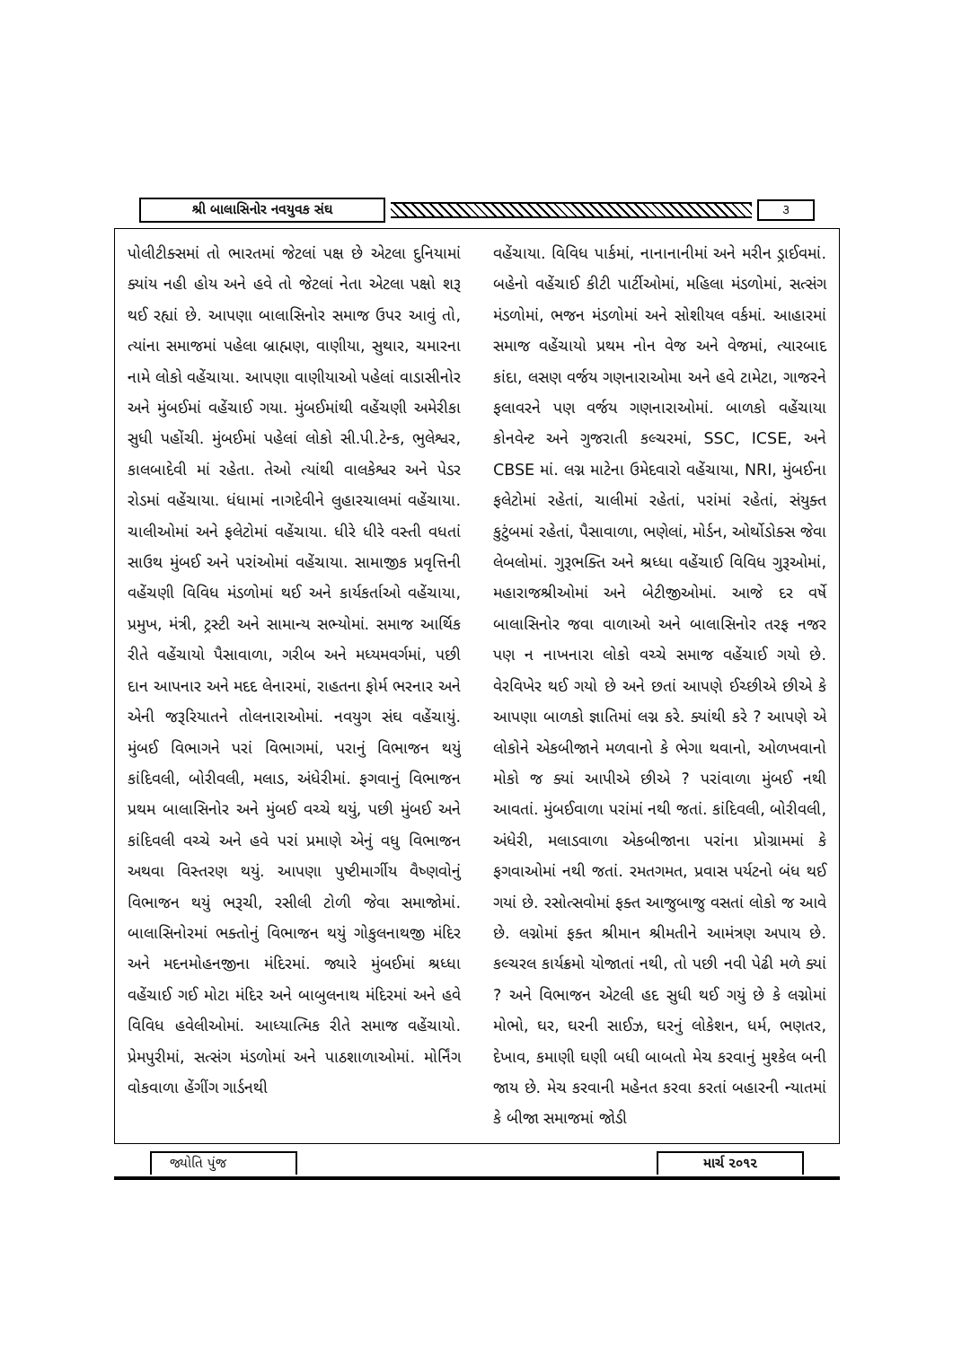શ્રી બાલાસિનોર નવયુવક સંઘ ૩
પોલીટીક્સમાં તો ભારતમાં જેટલાં પક્ષ છે એટલા દુનિયામાં ક્યાંય નહી હોય અને હવે તો જેટલાં નેતા એટલા પક્ષો શરૂ થઈ રહ્યાં છે. આપણા બાલાસિનોર સમાજ ઉપર આવું તો, ત્યાંના સમાજમાં પહેલા બ્રાહ્મણ, વાણીયા, સુથાર, ચમારના નામે લોકો વહેંચાયા. આપણા વાણીયાઓ પહેલાં વાડાસીનોર અને મુંબઈમાં વહેંચાઈ ગયા. મુંબઈમાંથી વહેંચણી અમેરીકા સુધી પહોંચી. મુંબઈમાં પહેલાં લોકો સી.પી.ટેન્ક, ભુલેશ્વર, કાલબાદેવી માં રહેતા. તેઓ ત્યાંથી વાલકેશ્વર અને પેડર રોડમાં વહેંચાયા. ધંધામાં નાગદેવીને લુહારચાલમાં વહેંચાયા. ચાલીઓમાં અને ફલેટોમાં વહેંચાયા. ધીરે ધીરે વસ્તી વધતાં સાઉથ મુંબઈ અને પરાંઓમાં વહેંચાયા. સામાજીક પ્રવૃત્તિની વહેંચણી વિવિધ મંડળોમાં થઈ અને કાર્યકર્તાઓ વહેંચાયા, પ્રમુખ, મંત્રી, ટ્રસ્ટી અને સામાન્ય સભ્યોમાં. સમાજ આર્થિક રીતે વહેંચાયો પૈસાવાળા, ગરીબ અને મધ્યમવર્ગમાં, પછી દાન આપનાર અને મદદ લેનારમાં, રાહતના ફોર્મ ભરનાર અને એની જરૂરિયાતને તોલનારાઓમાં. નવયુગ સંઘ વહેંચાયું. મુંબઈ વિભાગને પરાં વિભાગમાં, પરાનું વિભાજન થયું કાંદિવલી, બોરીવલી, મલાડ, અંધેરીમાં. ફગવાનું વિભાજન પ્રથમ બાલાસિનોર અને મુંબઈ વચ્ચે થયું, પછી મુંબઈ અને કાંદિવલી વચ્ચે અને હવે પરાં પ્રમાણે એનું વધુ વિભાજન અથવા વિસ્તરણ થયું. આપણા પુષ્ટીમાર્ગીય વૈષ્ણવોનું વિભાજન થયું ભરૂચી, રસીલી ટોળી જેવા સમાજોમાં. બાલાસિનોરમાં ભક્તોનું વિભાજન થયું ગોકુલનાથજી મંદિર અને મદનમોહનજીના મંદિરમાં. જ્યારે મુંબઈમાં શ્રધ્ધા વહેંચાઈ ગઈ મોટા મંદિર અને બાબુલનાથ મંદિરમાં અને હવે વિવિધ હવેલીઓમાં. આધ્યાત્મિક રીતે સમાજ વહેંચાયો. પ્રેમપુરીમાં, સત્સંગ મંડળોમાં અને પાઠશાળાઓમાં. મોર્નિંગ વોકવાળા હેંગીંગ ગાર્ડનથી
વહેંચાયા. વિવિધ પાર્કમાં, નાનાનાનીમાં અને મરીન ડ્રાઈવમાં. બહેનો વહેંચાઈ કીટી પાર્ટીઓમાં, મહિલા મંડળોમાં, સત્સંગ મંડળોમાં, ભજન મંડળોમાં અને સોશીયલ વર્કમાં. આહારમાં સમાજ વહેંચાયો પ્રથમ નોન વેજ અને વેજમાં, ત્યારબાદ કાંદા, લસણ વર્જય ગણનારાઓમા અને હવે ટામેટા, ગાજરને ફલાવરને પણ વર્જય ગણનારાઓમાં. બાળકો વહેંચાયા કોનવેન્ટ અને ગુજરાતી કલ્ચરમાં, SSC, ICSE, અને CBSE માં. લગ્ન માટેના ઉમેદવારો વહેંચાયા, NRI, મુંબઈના ફલેટોમાં રહેતાં, ચાલીમાં રહેતાં, પરાંમાં રહેતાં, સંયુક્ત કુટુંબમાં રહેતાં, પૈસાવાળા, ભણેલાં, મોર્ડન, ઓર્થોડોક્સ જેવા લેબલોમાં. ગુરૂભક્તિ અને શ્રધ્ધા વહેંચાઈ વિવિધ ગુરૂઓમાં, મહારાજશ્રીઓમાં અને બેટીજીઓમાં. આજે દર વર્ષે બાલાસિનોર જવા વાળાઓ અને બાલાસિનોર તરફ નજર પણ ન નાખનારા લોકો વચ્ચે સમાજ વહેંચાઈ ગયો છે. વેરવિખેર થઈ ગયો છે અને છતાં આપણે ઈચ્છીએ છીએ કે આપણા બાળકો જ્ઞાતિમાં લગ્ન કરે. ક્યાંથી કરે ? આપણે એ લોકોને એકબીજાને મળવાનો કે ભેગા થવાનો, ઓળખવાનો મોકો જ ક્યાં આપીએ છીએ ? પરાંવાળા મુંબઈ નથી આવતાં. મુંબઈવાળા પરાંમાં નથી જતાં. કાંદિવલી, બોરીવલી, અંધેરી, મલાડવાળા એકબીજાના પરાંના પ્રોગ્રામમાં કે ફગવાઓમાં નથી જતાં. રમતગમત, પ્રવાસ પર્યટનો બંધ થઈ ગયાં છે. રસોત્સવોમાં ફક્ત આજુબાજુ વસતાં લોકો જ આવે છે. લગ્નોમાં ફક્ત શ્રીમાન શ્રીમતીને આમંત્રણ અપાય છે. કલ્ચરલ કાર્યક્રમો યોજાતાં નથી, તો પછી નવી પેઢી મળે ક્યાં ? અને વિભાજન એટલી હદ સુધી થઈ ગયું છે કે લગ્નોમાં મોભો, ઘર, ઘરની સાઈઝ, ઘરનું લોકેશન, ધર્મ, ભણતર, દેખાવ, કમાણી ઘણી બધી બાબતો મેચ કરવાનું મુશ્કેલ બની જાય છે. મેચ કરવાની મહેનત કરવા કરતાં બહારની ન્યાતમાં કે બીજા સમાજમાં જોડી
જ્યોતિ પુંજ માર્ચ ૨૦૧૨